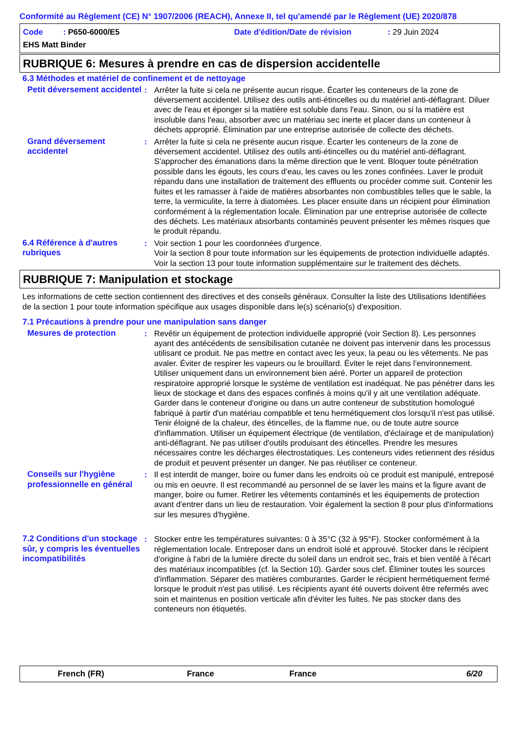Conformité au Règlement (CE) N° 1907/2006 (REACH), Annexe II, tel qu'amendé par le Règlement (UE) 2020/878
Code : P650-6000/E5 Date d'édition/Date de révision: 29 Juin 2024
EHS Matt Binder
RUBRIQUE 6: Mesures à prendre en cas de dispersion accidentelle
6.3 Méthodes et matériel de confinement et de nettoyage
Petit déversement accidentel
: Arrêter la fuite si cela ne présente aucun risque. Écarter les conteneurs de la zone de déversement accidentel. Utilisez des outils anti-étincelles ou du matériel anti-déflagrant. Diluer avec de l'eau et éponger si la matière est soluble dans l'eau. Sinon, ou si la matière est insoluble dans l'eau, absorber avec un matériau sec inerte et placer dans un conteneur à déchets approprié. Élimination par une entreprise autorisée de collecte des déchets.
Grand déversement accidentel
: Arrêter la fuite si cela ne présente aucun risque. Écarter les conteneurs de la zone de déversement accidentel. Utilisez des outils anti-étincelles ou du matériel anti-déflagrant. S'approcher des émanations dans la même direction que le vent. Bloquer toute pénétration possible dans les égouts, les cours d’eau, les caves ou les zones confinées. Laver le produit répandu dans une installation de traitement des effluents ou procéder comme suit. Contenir les fuites et les ramasser à l'aide de matières absorbantes non combustibles telles que le sable, la terre, la vermiculite, la terre à diatomées. Les placer ensuite dans un récipient pour élimination conformément à la réglementation locale. Élimination par une entreprise autorisée de collecte des déchets. Les matériaux absorbants contaminés peuvent présenter les mêmes risques que le produit répandu.
6.4 Référence à d'autres rubriques
: Voir section 1 pour les coordonnées d'urgence.
Voir la section 8 pour toute information sur les équipements de protection individuelle adaptés.
Voir la section 13 pour toute information supplémentaire sur le traitement des déchets.
RUBRIQUE 7: Manipulation et stockage
Les informations de cette section contiennent des directives et des conseils généraux. Consulter la liste des Utilisations Identifiées de la section 1 pour toute information spécifique aux usages disponible dans le(s) scénario(s) d'exposition.
7.1 Précautions à prendre pour une manipulation sans danger
Mesures de protection : Revêtir un équipement de protection individuelle approprié (voir Section 8). Les personnes ayant des antécédents de sensibilisation cutanée ne doivent pas intervenir dans les processus utilisant ce produit. Ne pas mettre en contact avec les yeux, la peau ou les vêtements. Ne pas avaler. Éviter de respirer les vapeurs ou le brouillard. Éviter le rejet dans l’environnement. Utiliser uniquement dans un environnement bien aéré. Porter un appareil de protection respiratoire approprié lorsque le système de ventilation est inadéquat. Ne pas pénétrer dans les lieux de stockage et dans des espaces confinés à moins qu'il y ait une ventilation adéquate. Garder dans le conteneur d'origine ou dans un autre conteneur de substitution homologué fabriqué à partir d'un matériau compatible et tenu hermétiquement clos lorsqu'il n'est pas utilisé. Tenir éloigné de la chaleur, des étincelles, de la flamme nue, ou de toute autre source d'inflammation. Utiliser un équipement électrique (de ventilation, d'éclairage et de manipulation) anti-déflagrant. Ne pas utiliser d'outils produisant des étincelles. Prendre les mesures nécessaires contre les décharges électrostatiques. Les conteneurs vides retiennent des résidus de produit et peuvent présenter un danger. Ne pas réutiliser ce conteneur.
Conseils sur l'hygiène professionnelle en général
: Il est interdit de manger, boire ou fumer dans les endroits où ce produit est manipulé, entreposé ou mis en oeuvre. Il est recommandé au personnel de se laver les mains et la figure avant de manger, boire ou fumer. Retirer les vêtements contaminés et les équipements de protection avant d'entrer dans un lieu de restauration. Voir également la section 8 pour plus d'informations sur les mesures d'hygiène.
7.2 Conditions d'un stockage sûr, y compris les éventuelles incompatibilités
: Stocker entre les températures suivantes: 0 à 35°C (32 à 95°F). Stocker conformément à la réglementation locale. Entreposer dans un endroit isolé et approuvé. Stocker dans le récipient d'origine à l'abri de la lumière directe du soleil dans un endroit sec, frais et bien ventilé à l'écart des matériaux incompatibles (cf. la Section 10). Garder sous clef. Éliminer toutes les sources d'inflammation. Séparer des matières comburantes. Garder le récipient hermétiquement fermé lorsque le produit n'est pas utilisé. Les récipients ayant été ouverts doivent être refermés avec soin et maintenus en position verticale afin d'éviter les fuites. Ne pas stocker dans des conteneurs non étiquetés.
French (FR) France France 6/20